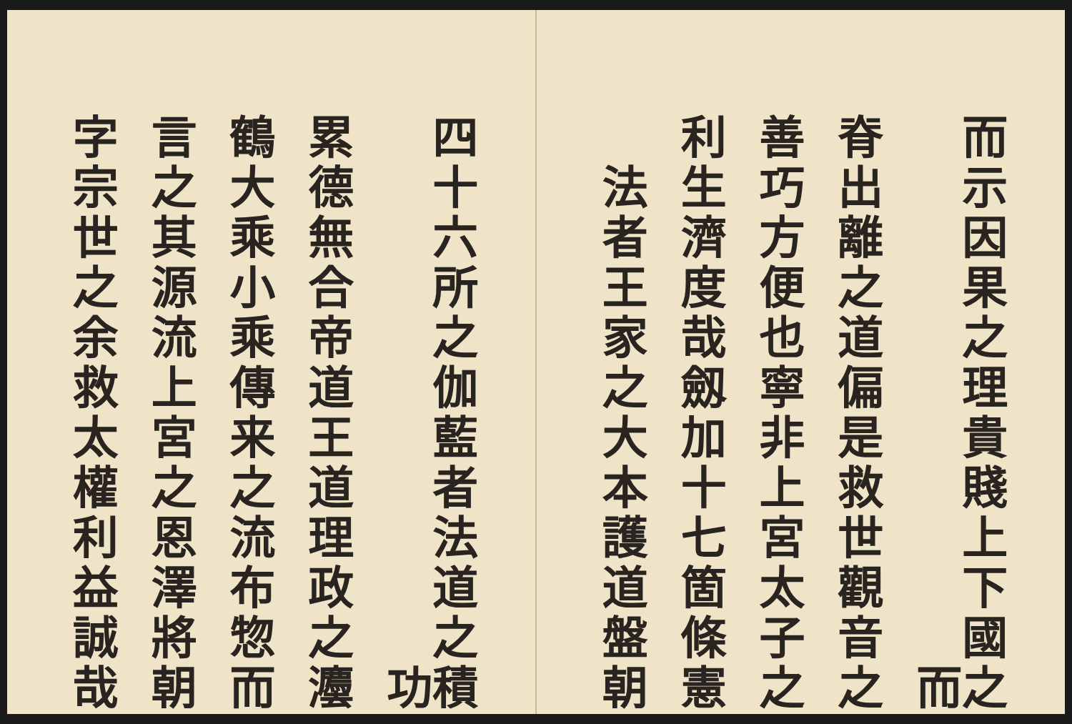而示因果之理貴賤上下國之而
脊出離之道偏是救世觀音之
善巧方便也寧非上宮太子之
利生濟度哉劔加十七箇條憲
法者王家之大本護道盤朝
四十六所之伽藍者法道之積功
累德無合帝道王道理政之灋
鶴大乘小乘傳来之流布惣而
言之其源流上宮之恩澤將朝
字宗世之余救太權利益誠哉